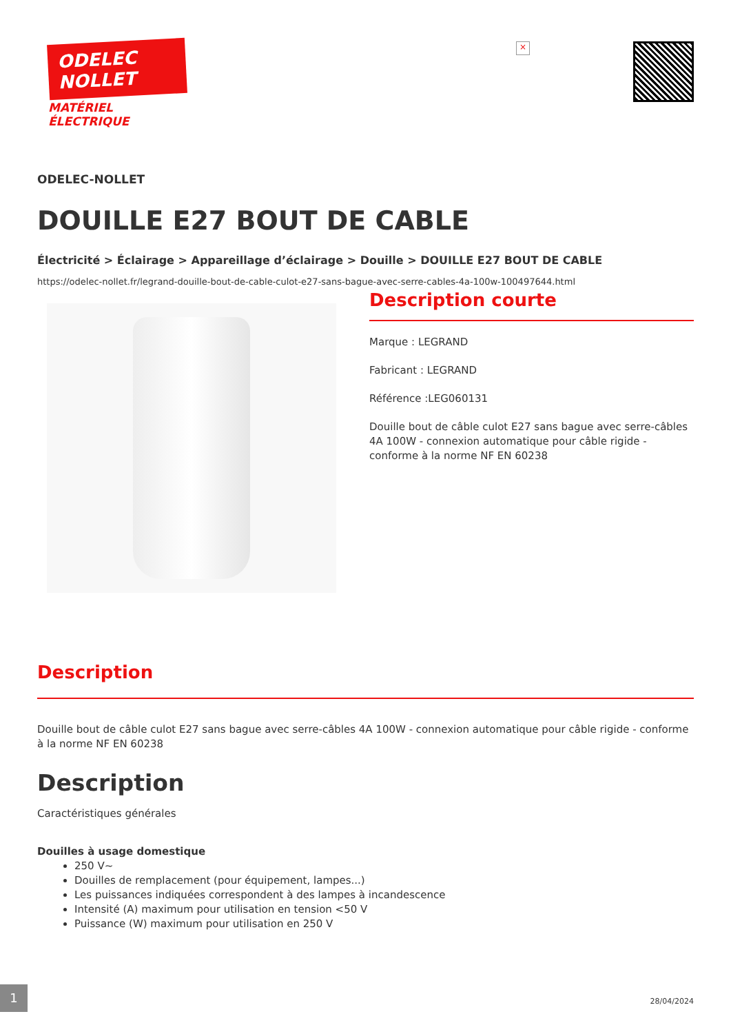ODELEC
NOLLET
MATÉRIEL
ÉLECTRIQUE
×
ODELEC-NOLLET
DOUILLE E27 BOUT DE CABLE
Électricité > Éclairage > Appareillage d’éclairage > Douille > DOUILLE E27 BOUT DE CABLE
https://odelec-nollet.fr/legrand-douille-bout-de-cable-culot-e27-sans-bague-avec-serre-cables-4a-100w-100497644.html
Description courte
Marque : LEGRAND
Fabricant : LEGRAND
Référence :LEG060131
Douille bout de câble culot E27 sans bague avec serre-câbles 4A 100W - connexion automatique pour câble rigide - conforme à la norme NF EN 60238
Description
Douille bout de câble culot E27 sans bague avec serre-câbles 4A 100W - connexion automatique pour câble rigide - conforme à la norme NF EN 60238
Description
Caractéristiques générales
Douilles à usage domestique
250 V~
Douilles de remplacement (pour équipement, lampes...)
Les puissances indiquées correspondent à des lampes à incandescence
Intensité (A) maximum pour utilisation en tension <50 V
Puissance (W) maximum pour utilisation en 250 V
1
28/04/2024